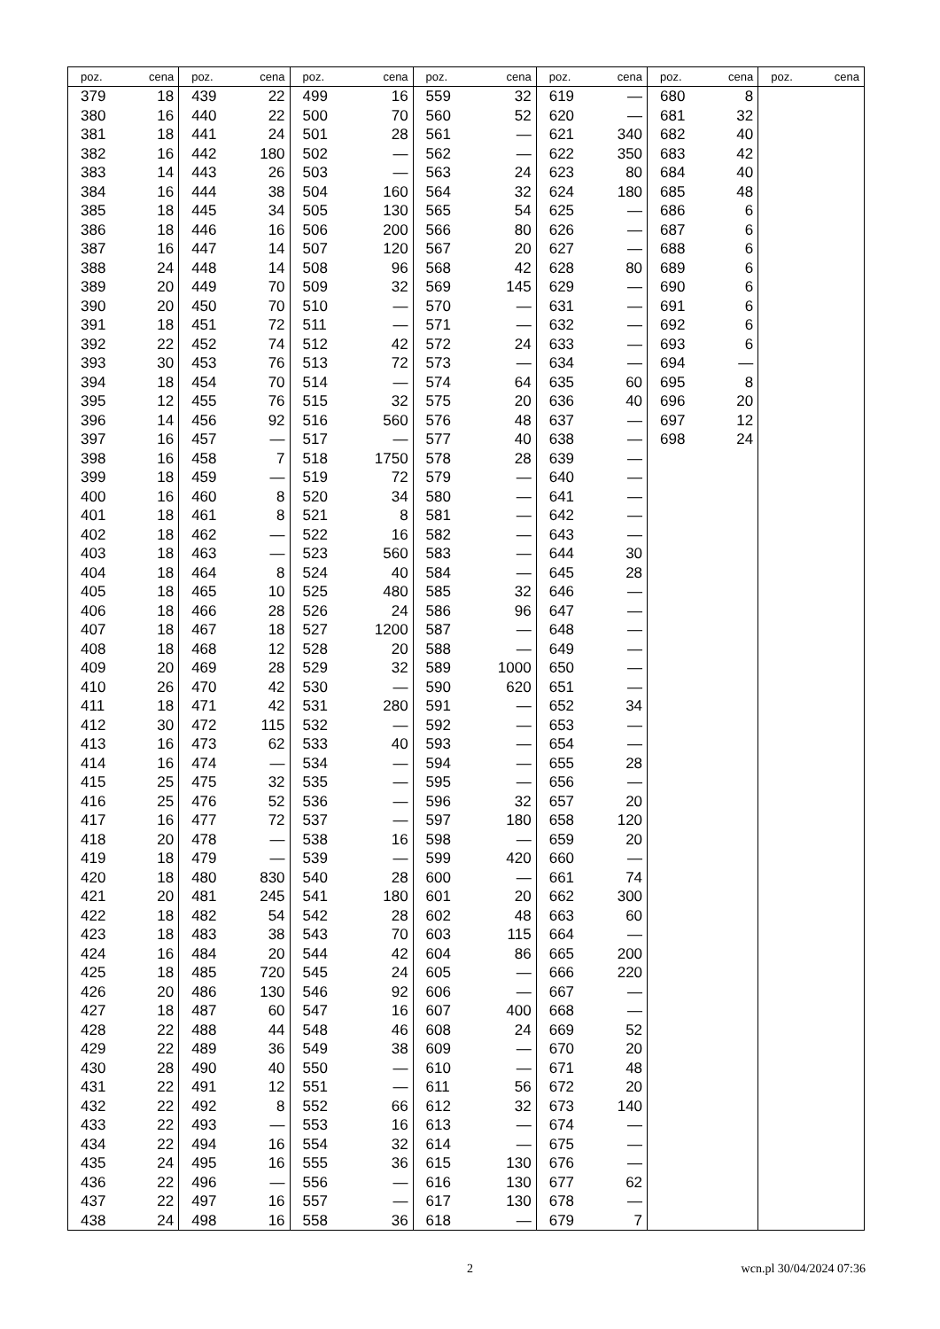| poz. | cena | poz. | cena | poz. | cena | poz. | cena | poz. | cena | poz. | cena | poz. | cena |
| --- | --- | --- | --- | --- | --- | --- | --- | --- | --- | --- | --- | --- | --- |
| 379 | 18 | 439 | 22 | 499 | 16 | 559 | 32 | 619 | — | 680 | 8 | | |
| 380 | 16 | 440 | 22 | 500 | 70 | 560 | 52 | 620 | — | 681 | 32 | | |
| 381 | 18 | 441 | 24 | 501 | 28 | 561 | — | 621 | 340 | 682 | 40 | | |
| 382 | 16 | 442 | 180 | 502 | — | 562 | — | 622 | 350 | 683 | 42 | | |
| 383 | 14 | 443 | 26 | 503 | — | 563 | 24 | 623 | 80 | 684 | 40 | | |
| 384 | 16 | 444 | 38 | 504 | 160 | 564 | 32 | 624 | 180 | 685 | 48 | | |
| 385 | 18 | 445 | 34 | 505 | 130 | 565 | 54 | 625 | — | 686 | 6 | | |
| 386 | 18 | 446 | 16 | 506 | 200 | 566 | 80 | 626 | — | 687 | 6 | | |
| 387 | 16 | 447 | 14 | 507 | 120 | 567 | 20 | 627 | — | 688 | 6 | | |
| 388 | 24 | 448 | 14 | 508 | 96 | 568 | 42 | 628 | 80 | 689 | 6 | | |
| 389 | 20 | 449 | 70 | 509 | 32 | 569 | 145 | 629 | — | 690 | 6 | | |
| 390 | 20 | 450 | 70 | 510 | — | 570 | — | 631 | — | 691 | 6 | | |
| 391 | 18 | 451 | 72 | 511 | — | 571 | — | 632 | — | 692 | 6 | | |
| 392 | 22 | 452 | 74 | 512 | 42 | 572 | 24 | 633 | — | 693 | 6 | | |
| 393 | 30 | 453 | 76 | 513 | 72 | 573 | — | 634 | — | 694 | — | | |
| 394 | 18 | 454 | 70 | 514 | — | 574 | 64 | 635 | 60 | 695 | 8 | | |
| 395 | 12 | 455 | 76 | 515 | 32 | 575 | 20 | 636 | 40 | 696 | 20 | | |
| 396 | 14 | 456 | 92 | 516 | 560 | 576 | 48 | 637 | — | 697 | 12 | | |
| 397 | 16 | 457 | — | 517 | — | 577 | 40 | 638 | — | 698 | 24 | | |
| 398 | 16 | 458 | 7 | 518 | 1750 | 578 | 28 | 639 | — | | | | |
| 399 | 18 | 459 | — | 519 | 72 | 579 | — | 640 | — | | | | |
| 400 | 16 | 460 | 8 | 520 | 34 | 580 | — | 641 | — | | | | |
| 401 | 18 | 461 | 8 | 521 | 8 | 581 | — | 642 | — | | | | |
| 402 | 18 | 462 | — | 522 | 16 | 582 | — | 643 | — | | | | |
| 403 | 18 | 463 | — | 523 | 560 | 583 | — | 644 | 30 | | | | |
| 404 | 18 | 464 | 8 | 524 | 40 | 584 | — | 645 | 28 | | | | |
| 405 | 18 | 465 | 10 | 525 | 480 | 585 | 32 | 646 | — | | | | |
| 406 | 18 | 466 | 28 | 526 | 24 | 586 | 96 | 647 | — | | | | |
| 407 | 18 | 467 | 18 | 527 | 1200 | 587 | — | 648 | — | | | | |
| 408 | 18 | 468 | 12 | 528 | 20 | 588 | — | 649 | — | | | | |
| 409 | 20 | 469 | 28 | 529 | 32 | 589 | 1000 | 650 | — | | | | |
| 410 | 26 | 470 | 42 | 530 | — | 590 | 620 | 651 | — | | | | |
| 411 | 18 | 471 | 42 | 531 | 280 | 591 | — | 652 | 34 | | | | |
| 412 | 30 | 472 | 115 | 532 | — | 592 | — | 653 | — | | | | |
| 413 | 16 | 473 | 62 | 533 | 40 | 593 | — | 654 | — | | | | |
| 414 | 16 | 474 | — | 534 | — | 594 | — | 655 | 28 | | | | |
| 415 | 25 | 475 | 32 | 535 | — | 595 | — | 656 | — | | | | |
| 416 | 25 | 476 | 52 | 536 | — | 596 | 32 | 657 | 20 | | | | |
| 417 | 16 | 477 | 72 | 537 | — | 597 | 180 | 658 | 120 | | | | |
| 418 | 20 | 478 | — | 538 | 16 | 598 | — | 659 | 20 | | | | |
| 419 | 18 | 479 | — | 539 | — | 599 | 420 | 660 | — | | | | |
| 420 | 18 | 480 | 830 | 540 | 28 | 600 | — | 661 | 74 | | | | |
| 421 | 20 | 481 | 245 | 541 | 180 | 601 | 20 | 662 | 300 | | | | |
| 422 | 18 | 482 | 54 | 542 | 28 | 602 | 48 | 663 | 60 | | | | |
| 423 | 18 | 483 | 38 | 543 | 70 | 603 | 115 | 664 | — | | | | |
| 424 | 16 | 484 | 20 | 544 | 42 | 604 | 86 | 665 | 200 | | | | |
| 425 | 18 | 485 | 720 | 545 | 24 | 605 | — | 666 | 220 | | | | |
| 426 | 20 | 486 | 130 | 546 | 92 | 606 | — | 667 | — | | | | |
| 427 | 18 | 487 | 60 | 547 | 16 | 607 | 400 | 668 | — | | | | |
| 428 | 22 | 488 | 44 | 548 | 46 | 608 | 24 | 669 | 52 | | | | |
| 429 | 22 | 489 | 36 | 549 | 38 | 609 | — | 670 | 20 | | | | |
| 430 | 28 | 490 | 40 | 550 | — | 610 | — | 671 | 48 | | | | |
| 431 | 22 | 491 | 12 | 551 | — | 611 | 56 | 672 | 20 | | | | |
| 432 | 22 | 492 | 8 | 552 | 66 | 612 | 32 | 673 | 140 | | | | |
| 433 | 22 | 493 | — | 553 | 16 | 613 | — | 674 | — | | | | |
| 434 | 22 | 494 | 16 | 554 | 32 | 614 | — | 675 | — | | | | |
| 435 | 24 | 495 | 16 | 555 | 36 | 615 | 130 | 676 | — | | | | |
| 436 | 22 | 496 | — | 556 | — | 616 | 130 | 677 | 62 | | | | |
| 437 | 22 | 497 | 16 | 557 | — | 617 | 130 | 678 | — | | | | |
| 438 | 24 | 498 | 16 | 558 | 36 | 618 | — | 679 | 7 | | | | |
2 wcn.pl 30/04/2024 07:36